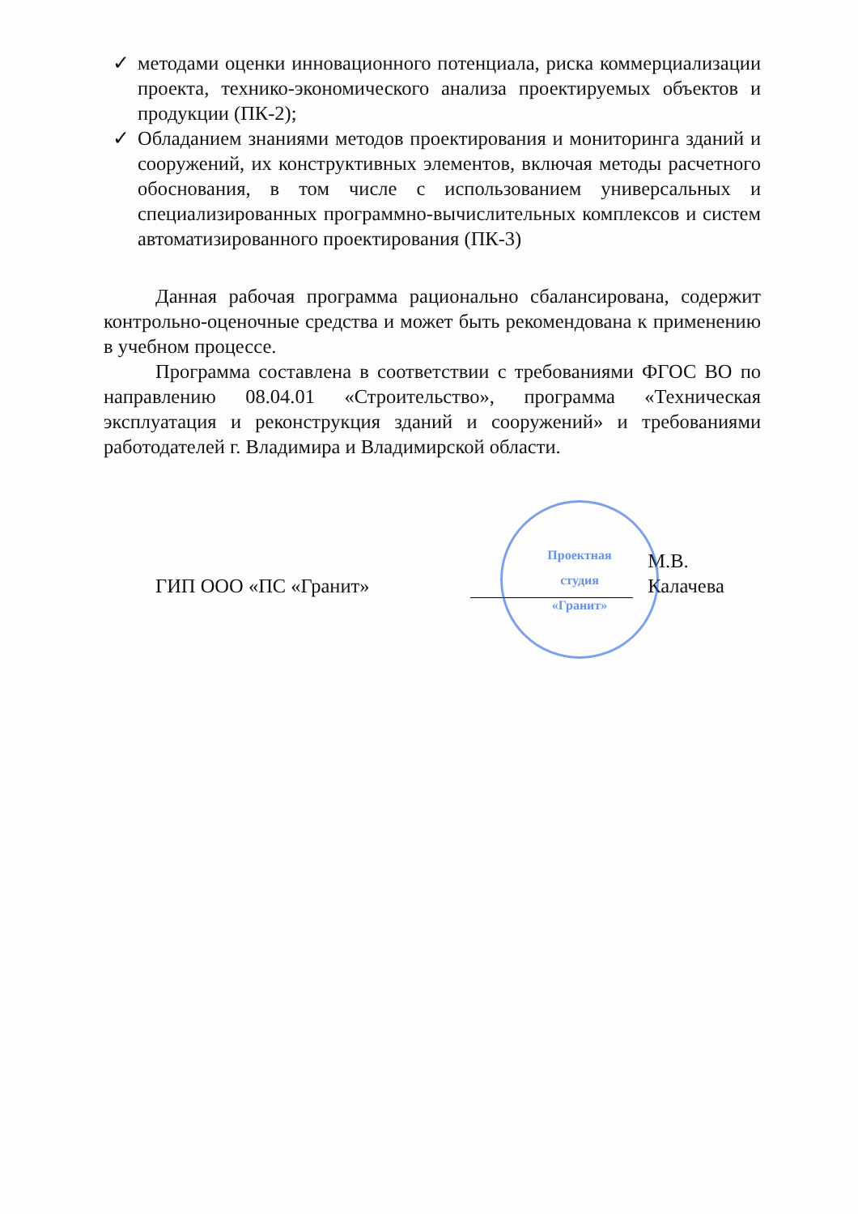✓ методами оценки инновационного потенциала, риска коммерциализации проекта, технико-экономического анализа проектируемых объектов и продукции (ПК-2);
✓ Обладанием знаниями методов проектирования и мониторинга зданий и сооружений, их конструктивных элементов, включая методы расчетного обоснования, в том числе с использованием универсальных и специализированных программно-вычислительных комплексов и систем автоматизированного проектирования (ПК-3)
Данная рабочая программа рационально сбалансирована, содержит контрольно-оценочные средства и может быть рекомендована к применению в учебном процессе.
Программа составлена в соответствии с требованиями ФГОС ВО по направлению 08.04.01 «Строительство», программа «Техническая эксплуатация и реконструкция зданий и сооружений» и требованиями работодателей г. Владимира и Владимирской области.
ГИП ООО «ПС «Гранит»
М.В. Калачева
Проектная
студия
«Гранит»